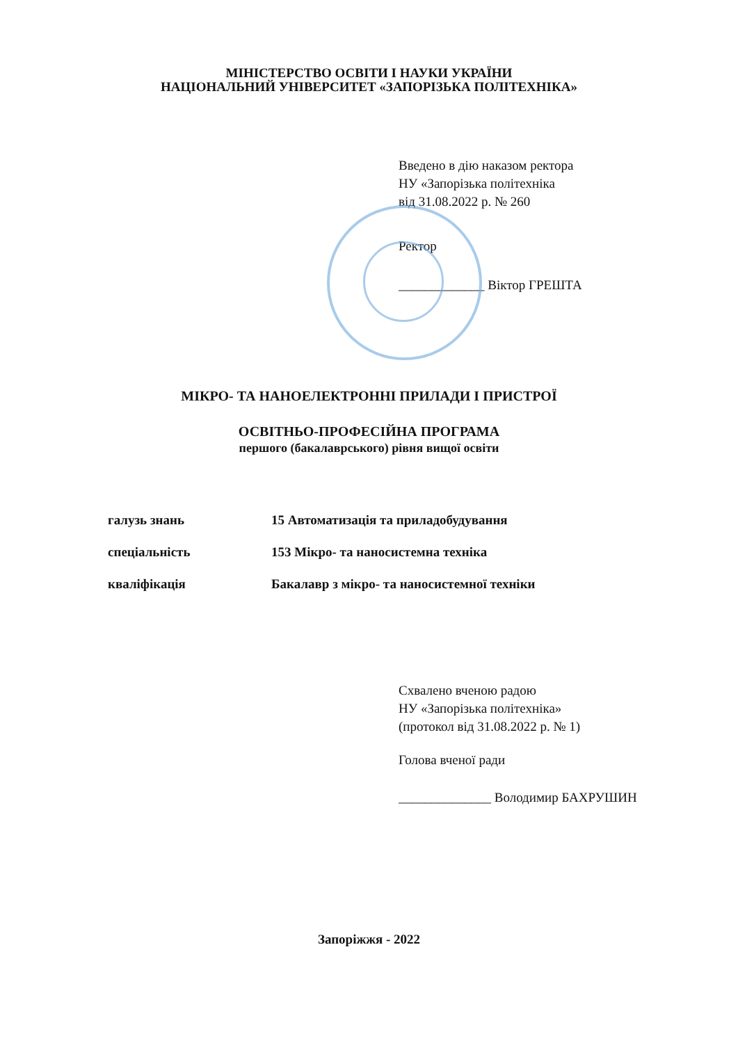МІНІСТЕРСТВО ОСВІТИ І НАУКИ УКРАЇНИ
НАЦІОНАЛЬНИЙ УНІВЕРСИТЕТ «ЗАПОРІЗЬКА ПОЛІТЕХНІКА»
Введено в дію наказом ректора
НУ «Запорізька політехніка
від 31.08.2022 р. № 260
Ректор
_____________ Віктор ГРЕШТА
МІКРО- ТА НАНОЕЛЕКТРОННІ ПРИЛАДИ І ПРИСТРОЇ
ОСВІТНЬО-ПРОФЕСІЙНА ПРОГРАМА
першого (бакалаврського) рівня вищої освіти
| галузь знань | 15 Автоматизація та приладобудування |
| спеціальність | 153 Мікро- та наносистемна техніка |
| кваліфікація | Бакалавр з мікро- та наносистемної техніки |
Схвалено вченою радою
НУ «Запорізька політехніка»
(протокол від 31.08.2022 р. № 1)
Голова вченої ради
______________ Володимир БАХРУШИН
Запоріжжя - 2022